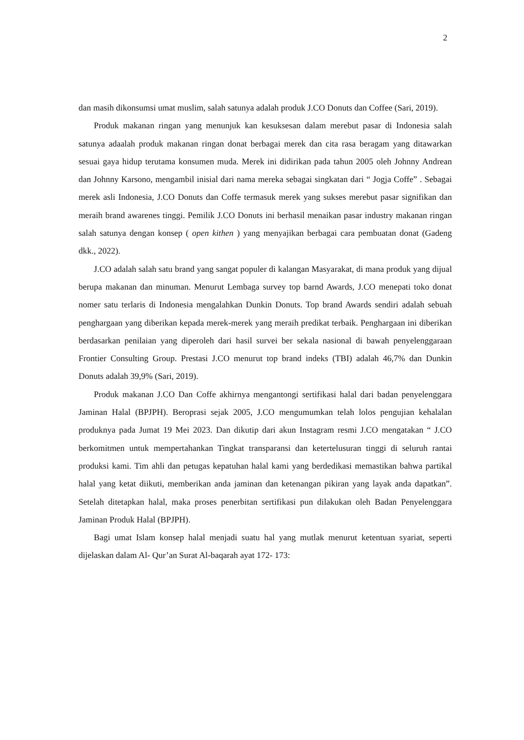2
dan masih dikonsumsi umat muslim, salah satunya adalah produk J.CO Donuts dan Coffee (Sari, 2019).
Produk makanan ringan yang menunjuk kan kesuksesan dalam merebut pasar di Indonesia salah satunya adaalah produk makanan ringan donat berbagai merek dan cita rasa beragam yang ditawarkan sesuai gaya hidup terutama konsumen muda. Merek ini didirikan pada tahun 2005 oleh Johnny Andrean dan Johnny Karsono, mengambil inisial dari nama mereka sebagai singkatan dari “ Jogja Coffe” . Sebagai merek asli Indonesia, J.CO Donuts dan Coffe termasuk merek yang sukses merebut pasar signifikan dan meraih brand awarenes tinggi. Pemilik J.CO Donuts ini berhasil menaikan pasar industry makanan ringan salah satunya dengan konsep ( open kithen ) yang menyajikan berbagai cara pembuatan donat (Gadeng dkk., 2022).
J.CO adalah salah satu brand yang sangat populer di kalangan Masyarakat, di mana produk yang dijual berupa makanan dan minuman. Menurut Lembaga survey top barnd Awards, J.CO menepati toko donat nomer satu terlaris di Indonesia mengalahkan Dunkin Donuts. Top brand Awards sendiri adalah sebuah penghargaan yang diberikan kepada merek-merek yang meraih predikat terbaik. Penghargaan ini diberikan berdasarkan penilaian yang diperoleh dari hasil survei ber sekala nasional di bawah penyelenggaraan Frontier Consulting Group. Prestasi J.CO menurut top brand indeks (TBI) adalah 46,7% dan Dunkin Donuts adalah 39,9% (Sari, 2019).
Produk makanan J.CO Dan Coffe akhirnya mengantongi sertifikasi halal dari badan penyelenggara Jaminan Halal (BPJPH). Beroprasi sejak 2005, J.CO mengumumkan telah lolos pengujian kehalalan produknya pada Jumat 19 Mei 2023. Dan dikutip dari akun Instagram resmi J.CO mengatakan “ J.CO berkomitmen untuk mempertahankan Tingkat transparansi dan ketertelusuran tinggi di seluruh rantai produksi kami. Tim ahli dan petugas kepatuhan halal kami yang berdedikasi memastikan bahwa partikal halal yang ketat diikuti, memberikan anda jaminan dan ketenangan pikiran yang layak anda dapatkan”. Setelah ditetapkan halal, maka proses penerbitan sertifikasi pun dilakukan oleh Badan Penyelenggara Jaminan Produk Halal (BPJPH).
Bagi umat Islam konsep halal menjadi suatu hal yang mutlak menurut ketentuan syariat, seperti dijelaskan dalam Al- Qur’an Surat Al-baqarah ayat 172- 173: